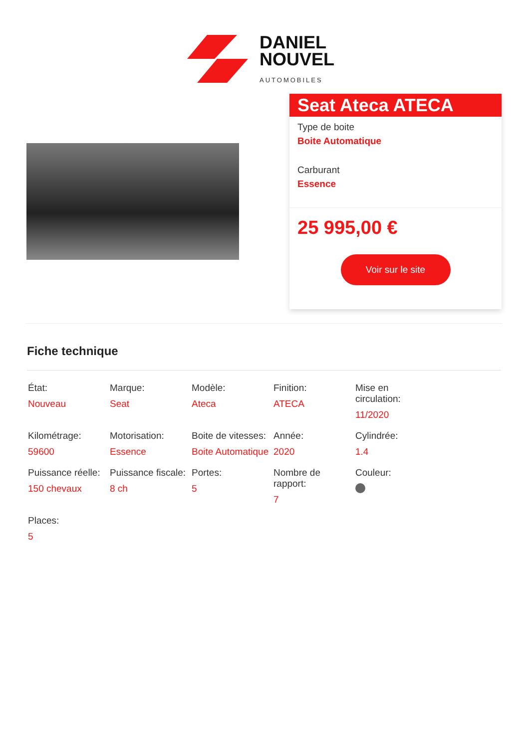DANIEL
NOUVEL
AUTOMOBILES
Seat Ateca ATECA
Type de boite
Boite Automatique
Carburant
Essence
25 995,00 €
Voir sur le site
Fiche technique
| État: Nouveau | Marque: Seat | Modèle: Ateca | Finition: ATECA | Mise en circulation: 11/2020 |
| Kilométrage: 59600 | Motorisation: Essence | Boite de vitesses: Boite Automatique | Année: 2020 | Cylindrée: 1.4 |
| Puissance réelle: 150 chevaux | Puissance fiscale: 8 ch | Portes: 5 | Nombre de rapport: 7 | Couleur: |
| Places: 5 | | | | |